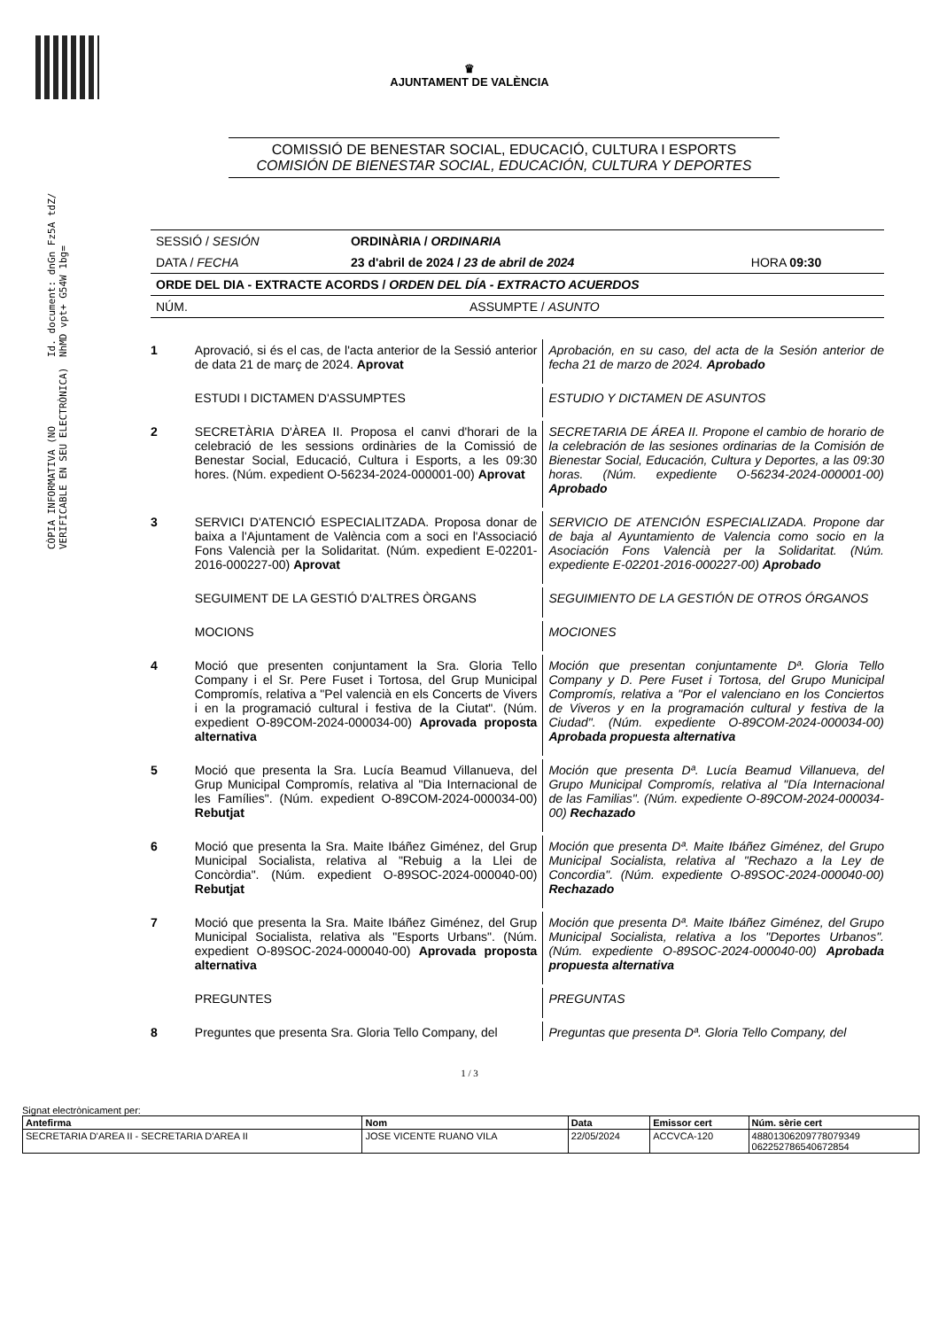Id. document: dnGn Fz5A tdZ/ NhMD vpt+ G54W 1bg=
CÒPIA INFORMATIVA (NO VERIFICABLE EN SEU ELECTRÒNICA)
♛
AJUNTAMENT DE VALÈNCIA
COMISSIÓ DE BENESTAR SOCIAL, EDUCACIÓ, CULTURA I ESPORTS
COMISIÓN DE BIENESTAR SOCIAL, EDUCACIÓN, CULTURA Y DEPORTES
| SESSIÓ / SESIÓN | ORDINÀRIA / ORDINARIA | |
| DATA / FECHA | 23 d'abril de 2024 / 23 de abril de 2024 | HORA 09:30 |
| ORDE DEL DIA - EXTRACTE ACORDS / ORDEN DEL DÍA - EXTRACTO ACUERDOS | | |
| NÚM. | ASSUMPTE / ASUNTO | |
1 Aprovació, si és el cas, de l'acta anterior de la Sessió anterior de data 21 de març de 2024. Aprovat
Aprobación, en su caso, del acta de la Sesión anterior de fecha 21 de marzo de 2024. Aprobado
ESTUDI I DICTAMEN D'ASSUMPTES ESTUDIO Y DICTAMEN DE ASUNTOS
2 SECRETÀRIA D'ÀREA II. Proposa el canvi d'horari de la celebració de les sessions ordinàries de la Comissió de Benestar Social, Educació, Cultura i Esports, a les 09:30 hores. (Núm. expedient O-56234-2024-000001-00) Aprovat
SECRETARIA DE ÁREA II. Propone el cambio de horario de la celebración de las sesiones ordinarias de la Comisión de Bienestar Social, Educación, Cultura y Deportes, a las 09:30 horas. (Núm. expediente O-56234-2024-000001-00) Aprobado
3 SERVICI D'ATENCIÓ ESPECIALITZADA. Proposa donar de baixa a l'Ajuntament de València com a soci en l'Associació Fons Valencià per la Solidaritat. (Núm. expedient E-02201-2016-000227-00) Aprovat
SERVICIO DE ATENCIÓN ESPECIALIZADA. Propone dar de baja al Ayuntamiento de Valencia como socio en la Asociación Fons Valencià per la Solidaritat. (Núm. expediente E-02201-2016-000227-00) Aprobado
SEGUIMENT DE LA GESTIÓ D'ALTRES ÒRGANS SEGUIMIENTO DE LA GESTIÓN DE OTROS ÓRGANOS
MOCIONS MOCIONES
4 Moció que presenten conjuntament la Sra. Gloria Tello Company i el Sr. Pere Fuset i Tortosa, del Grup Municipal Compromís, relativa a "Pel valencià en els Concerts de Vivers i en la programació cultural i festiva de la Ciutat". (Núm. expedient O-89COM-2024-000034-00) Aprovada proposta alternativa
Moción que presentan conjuntamente Dª. Gloria Tello Company y D. Pere Fuset i Tortosa, del Grupo Municipal Compromís, relativa a "Por el valenciano en los Conciertos de Viveros y en la programación cultural y festiva de la Ciudad". (Núm. expediente O-89COM-2024-000034-00) Aprobada propuesta alternativa
5 Moció que presenta la Sra. Lucía Beamud Villanueva, del Grup Municipal Compromís, relativa al "Dia Internacional de les Famílies". (Núm. expedient O-89COM-2024-000034-00) Rebutjat
Moción que presenta Dª. Lucía Beamud Villanueva, del Grupo Municipal Compromís, relativa al "Día Internacional de las Familias". (Núm. expediente O-89COM-2024-000034-00) Rechazado
6 Moció que presenta la Sra. Maite Ibáñez Giménez, del Grup Municipal Socialista, relativa al "Rebuig a la Llei de Concòrdia". (Núm. expedient O-89SOC-2024-000040-00) Rebutjat
Moción que presenta Dª. Maite Ibáñez Giménez, del Grupo Municipal Socialista, relativa al "Rechazo a la Ley de Concordia". (Núm. expediente O-89SOC-2024-000040-00) Rechazado
7 Moció que presenta la Sra. Maite Ibáñez Giménez, del Grup Municipal Socialista, relativa als "Esports Urbans". (Núm. expedient O-89SOC-2024-000040-00) Aprovada proposta alternativa
Moción que presenta Dª. Maite Ibáñez Giménez, del Grupo Municipal Socialista, relativa a los "Deportes Urbanos". (Núm. expediente O-89SOC-2024-000040-00) Aprobada propuesta alternativa
PREGUNTES PREGUNTAS
8 Preguntes que presenta Sra. Gloria Tello Company, del
Preguntas que presenta Dª. Gloria Tello Company, del
1 / 3
Signat electrònicament per:
| Antefirma | Nom | Data | Emissor cert | Núm. sèrie cert |
| --- | --- | --- | --- | --- |
| SECRETARIA D'AREA II - SECRETARIA D'AREA II | JOSE VICENTE RUANO VILA | 22/05/2024 | ACCVCA-120 | 48801306209778079349 062252786540672854 |